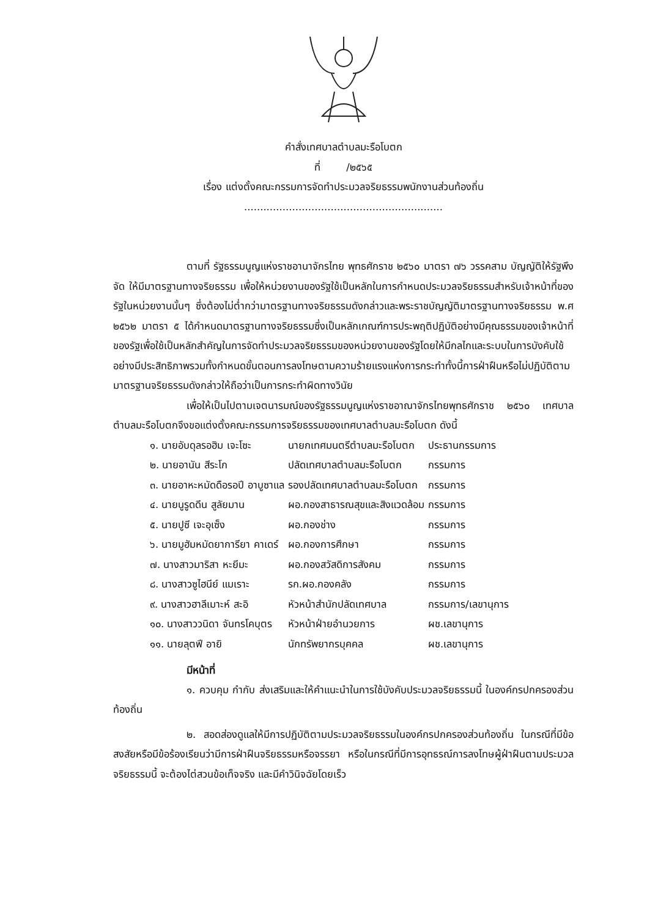คำสั่งเทศบาลตำบลมะรือโบตก
ที่ /๒๕๖๕
เรื่อง แต่งตั้งคณะกรรมการจัดทำประมวลจริยธรรมพนักงานส่วนท้องถิ่น
..............................................................
ตามที่ รัฐธรรมนูญแห่งราชอานาจักรไทย พุทธศักราช ๒๕๖๐ มาตรา ๗๖ วรรคสาม บัญญัติให้รัฐพึงจัด ให้มีมาตรฐานทางจริยธรรม เพื่อให้หน่วยงานของรัฐใช้เป็นหลักในการกำหนดประมวลจริยธรรมสำหรับเจ้าหน้าที่ของรัฐในหน่วยงานนั้นๆ ซึ่งต้องไม่ต่ำกว่ามาตรฐานทางจริยธรรมดังกล่าวและพระราชบัญญัติมาตรฐานทางจริยธรรม พ.ศ ๒๕๖๒ มาตรา ๕ ได้กำหนดมาตรฐานทางจริยธรรมซึ่งเป็นหลักเกณฑ์การประพฤติปฏิบัติอย่างมีคุณธรรมของเจ้าหน้าที่ของรัฐเพื่อใช้เป็นหลักสำคัญในการจัดทำประมวลจริยธรรมของหน่วยงานของรัฐโดยให้มีกลไกและระบบในการบังคับใช้อย่างมีประสิทธิภาพรวมทั้งกำหนดขั้นตอนการลงโทษตามความร้ายแรงแห่งการกระทำทั้งนี้การฝ่าฝืนหรือไม่ปฏิบัติตามมาตรฐานจริยธรรมดังกล่าวให้ถือว่าเป็นการกระทำผิดทางวินัย
เพื่อให้เป็นไปตามเจตนารมณ์ของรัฐธรรมนูญแห่งราชอาณาจักรไทยพุทธศักราช ๒๕๖๐ เทศบาลตำบลมะรือโบตกจึงขอแต่งตั้งคณะกรรมการจริยธรรมของเทศบาลตำบลมะรือโบตก ดังนี้
| ๑. นายอับดุลรอฮิม เจะโซะ | นายกเทศมนตรีตำบลมะรือโบตก | ประธานกรรมการ |
| ๒. นายอานัน สีระโก | ปลัดเทศบาลตำบลมะรือโบตก | กรรมการ |
| ๓. นายอาหะหมัดดือรอปี อาบูซาแล | รองปลัดเทศบาลตำบลมะรือโบตก | กรรมการ |
| ๔. นายนูรูดดีน สูลัยมาน | ผอ.กองสาธารณสุขและสิงแวดล้อม | กรรมการ |
| ๕. นายปูซี เจะอุเซ็ง | ผอ.กองช่าง | กรรมการ |
| ๖. นายมูฮัมหมัดยาการียา คาเดร์ | ผอ.กองการศึกษา | กรรมการ |
| ๗. นางสาวมาริสา หะยีมะ | ผอ.กองสวัสดิการสังคม | กรรมการ |
| ๘. นางสาวซูไฮนีย์ แมเราะ | รก.ผอ.กองคลัง | กรรมการ |
| ๙. นางสาวฮาลีเมาะห์ สะอิ | หัวหน้าสำนักปลัดเทศบาล | กรรมการ/เลขานุการ |
| ๑๐. นางสาววนิดา จันทรโคบุตร | หัวหน้าฝ่ายอำนวยการ | ผช.เลขานุการ |
| ๑๑. นายลุตฟี อายิ | นักทรัพยากรบุคคล | ผช.เลขานุการ |
มีหน้าที่
๑. ควบคุม กำกับ ส่งเสริมและให้คำแนะนำในการใช้บังคับประมวลจริยธรรมนี้ ในองค์กรปกครองส่วนท้องถิ่น
๒. สอดส่องดูแลให้มีการปฏิบัติตามประมวลจริยธรรมในองค์กรปกครองส่วนท้องถิ่น ในกรณีที่มีข้อสงสัยหรือมีข้อร้องเรียนว่ามีการฝ่าฝืนจริยธรรมหรือจรรยา หรือในกรณีที่มีการอุทธรณ์การลงโทษผู้ฝ่าฝืนตามประมวลจริยธรรมนี้ จะต้องไต่สวนข้อเท็จจริง และมีคำวินิจฉัยโดยเร็ว